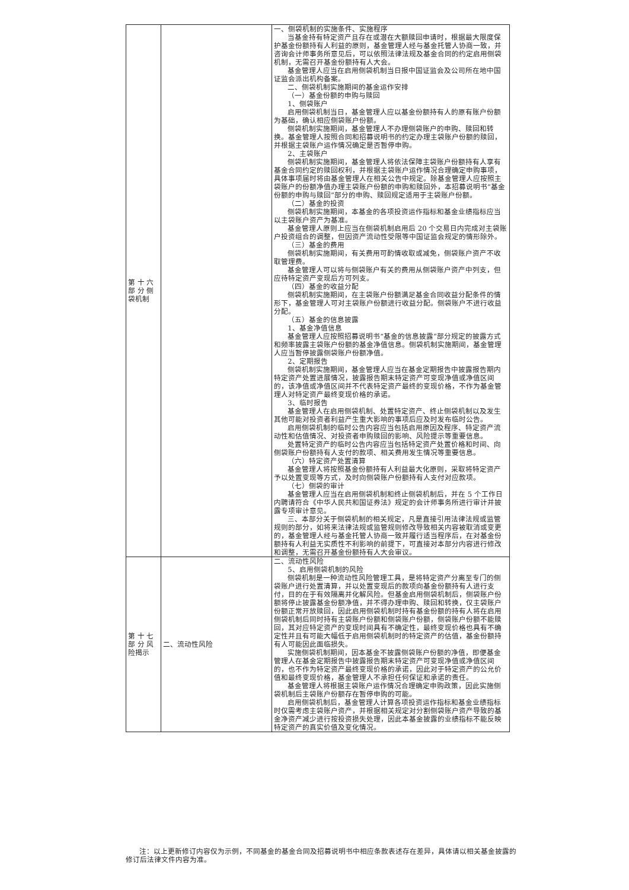| 第 十 六部 分 侧袋机制 | | 一、侧袋机制的实施条件、实施程序 当基金持有特定资产且存在或潜在大额赎回申请时，根据最大限度保护基金份额持有人利益的原则，基金管理人经与基金托管人协商一致，并咨询会计师事务所意见后，可以依照法律法规及基金合同的约定启用侧袋机制，无需召开基金份额持有人大会。 基金管理人应当在启用侧袋机制当日报中国证监会及公司所在地中国证监会派出机构备案。 二、侧袋机制实施期间的基金运作安排 （一）基金份额的申购与赎回 1、侧袋账户 启用侧袋机制当日，基金管理人应以基金份额持有人的原有账户份额为基础，确认相应侧袋账户份额。 侧袋机制实施期间，基金管理人不办理侧袋账户的申购、赎回和转换。基金管理人按照合同和招募说明书的约定办理主袋账户份额的赎回，并根据主袋账户运作情况确定是否暂停申购。 2、主袋账户 侧袋机制实施期间，基金管理人将依法保障主袋账户份额持有人享有基金合同约定的赎回权利，并根据主袋账户运作情况合理确定申购事项，具体事项届时将由基金管理人在相关公告中规定。除基金管理人应按照主袋账户的份额净值办理主袋账户份额的申购和赎回外，本招募说明书“基金份额的申购与赎回”部分的申购、赎回规定适用于主袋账户份额。 （二）基金的投资 侧袋机制实施期间，本基金的各项投资运作指标和基金业绩指标应当以主袋账户资产为基准。 基金管理人原则上应当在侧袋机制启用后 20 个交易日内完成对主袋账户投资组合的调整，但因资产流动性受限等中国证监会规定的情形除外。 （三）基金的费用 侧袋机制实施期间，有关费用可酌情收取或减免，侧袋账户资产不收取管理费。 基金管理人可以将与侧袋账户有关的费用从侧袋账户资产中列支，但应待特定资产变现后方可列支。 （四）基金的收益分配 侧袋机制实施期间，在主袋账户份额满足基金合同收益分配条件的情形下，基金管理人可对主袋账户份额进行收益分配。侧袋账户不进行收益分配。 （五）基金的信息披露 1、基金净值信息 基金管理人应按照招募说明书“基金的信息披露”部分规定的披露方式和频率披露主袋账户份额的基金净值信息。侧袋机制实施期间，基金管理人应当暂停披露侧袋账户份额净值。 2、定期报告 侧袋机制实施期间，基金管理人应当在基金定期报告中披露报告期内特定资产处置进展情况，披露报告期末特定资产可变现净值或净值区间的，该净值或净值区间并不代表特定资产最终的变现价格，不作为基金管理人对特定资产最终变现价格的承诺。 3、临时报告 基金管理人在启用侧袋机制、处置特定资产、终止侧袋机制以及发生其他可能对投资者利益产生重大影响的事项后应及时发布临时公告。 启用侧袋机制的临时公告内容应当包括启用原因及程序、特定资产流动性和估值情况、对投资者申购赎回的影响、风险提示等重要信息。 处置特定资产的临时公告内容应当包括特定资产处置价格和时间、向侧袋账户份额持有人支付的款项、相关费用发生情况等重要信息。 （六）特定资产处置清算 基金管理人将按照基金份额持有人利益最大化原则，采取将特定资产予以处置变现等方式，及时向侧袋账户份额持有人支付对应款项。 （七）侧袋的审计 基金管理人应当在启用侧袋机制和终止侧袋机制后，并在 5 个工作日内聘请符合《中华人民共和国证券法》规定的会计师事务所进行审计并披露专项审计意见。 三、本部分关于侧袋机制的相关规定，凡是直接引用法律法规或监管规则的部分，如将来法律法规或监管规则修改导致相关内容被取消或变更的，基金管理人经与基金托管人协商一致并履行适当程序后，在对基金份额持有人利益无实质性不利影响的前提下，可直接对本部分内容进行修改和调整，无需召开基金份额持有人大会审议。 |
| 第 十 七部 分 风险揭示 | 二、流动性风险 | 二、流动性风险 5、启用侧袋机制的风险 侧袋机制是一种流动性风险管理工具，是将特定资产分离至专门的侧袋账户进行处置清算，并以处置变现后的款项向基金份额持有人进行支付，目的在于有效隔离并化解风险。但基金启用侧袋机制后，侧袋账户份额将停止披露基金份额净值，并不得办理申购、赎回和转换，仅主袋账户份额正常开放赎回，因此启用侧袋机制时持有基金份额的持有人将在启用侧袋机制后同时持有主袋账户份额和侧袋账户份额，侧袋账户份额不能赎回，其对应特定资产的变现时间具有不确定性，最终变现价格也具有不确定性并且有可能大幅低于启用侧袋机制时的特定资产的估值，基金份额持有人可能因此面临损失。 实施侧袋机制期间，因本基金不披露侧袋账户份额的净值，即便基金管理人在基金定期报告中披露报告期末特定资产可变现净值或净值区间的，也不作为特定资产最终变现价格的承诺，因此对于特定资产的公允价值和最终变现价格，基金管理人不承担任何保证和承诺的责任。 基金管理人将根据主袋账户运作情况合理确定申购政策，因此实施侧袋机制后主袋账户份额存在暂停申购的可能。 启用侧袋机制后，基金管理人计算各项投资运作指标和基金业绩指标时仅需考虑主袋账户资产，并根据相关规定对分割侧袋账户资产导致的基金净资产减少进行按投资损失处理，因此本基金披露的业绩指标不能反映特定资产的真实价值及变化情况。 |
注：以上更新修订内容仅为示例，不同基金的基金合同及招募说明书中相应条款表述存在差异，具体请以相关基金披露的修订后法律文件内容为准。